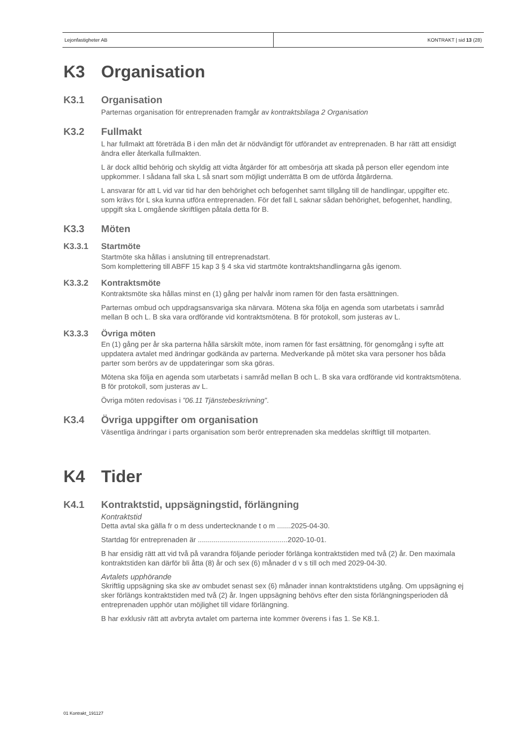Lejonfastigheter AB KONTRAKT | sid 13 (28)
K3 Organisation
K3.1 Organisation
Parternas organisation för entreprenaden framgår av kontraktsbilaga 2 Organisation
K3.2 Fullmakt
L har fullmakt att företräda B i den mån det är nödvändigt för utförandet av entreprenaden. B har rätt att ensidigt ändra eller återkalla fullmakten.
L är dock alltid behörig och skyldig att vidta åtgärder för att ombesörja att skada på person eller egendom inte uppkommer. I sådana fall ska L så snart som möjligt underrätta B om de utförda åtgärderna.
L ansvarar för att L vid var tid har den behörighet och befogenhet samt tillgång till de handlingar, uppgifter etc. som krävs för L ska kunna utföra entreprenaden. För det fall L saknar sådan behörighet, befogenhet, handling, uppgift ska L omgående skriftligen påtala detta för B.
K3.3 Möten
K3.3.1 Startmöte
Startmöte ska hållas i anslutning till entreprenadstart.
Som komplettering till ABFF 15 kap 3 § 4 ska vid startmöte kontraktshandlingarna gås igenom.
K3.3.2 Kontraktsmöte
Kontraktsmöte ska hållas minst en (1) gång per halvår inom ramen för den fasta ersättningen.
Parternas ombud och uppdragsansvariga ska närvara. Mötena ska följa en agenda som utarbetats i samråd mellan B och L. B ska vara ordförande vid kontraktsmötena. B för protokoll, som justeras av L.
K3.3.3 Övriga möten
En (1) gång per år ska parterna hålla särskilt möte, inom ramen för fast ersättning, för genomgång i syfte att uppdatera avtalet med ändringar godkända av parterna. Medverkande på mötet ska vara personer hos båda parter som berörs av de uppdateringar som ska göras.
Mötena ska följa en agenda som utarbetats i samråd mellan B och L. B ska vara ordförande vid kontraktsmötena. B för protokoll, som justeras av L.
Övriga möten redovisas i ”06.11 Tjänstebeskrivning”.
K3.4 Övriga uppgifter om organisation
Väsentliga ändringar i parts organisation som berör entreprenaden ska meddelas skriftligt till motparten.
K4 Tider
K4.1 Kontraktstid, uppsägningstid, förlängning
Kontraktstid
Detta avtal ska gälla fr o m dess undertecknande t o m .......2025-04-30.
Startdag för entreprenaden är .............................................2020-10-01.
B har ensidig rätt att vid två på varandra följande perioder förlänga kontraktstiden med två (2) år. Den maximala kontraktstiden kan därför bli åtta (8) år och sex (6) månader d v s till och med 2029-04-30.
Avtalets upphörande
Skriftlig uppsägning ska ske av ombudet senast sex (6) månader innan kontraktstidens utgång. Om uppsägning ej sker förlängs kontraktstiden med två (2) år. Ingen uppsägning behövs efter den sista förlängningsperioden då entreprenaden upphör utan möjlighet till vidare förlängning.
B har exklusiv rätt att avbryta avtalet om parterna inte kommer överens i fas 1. Se K8.1.
01 Kontrakt_191127